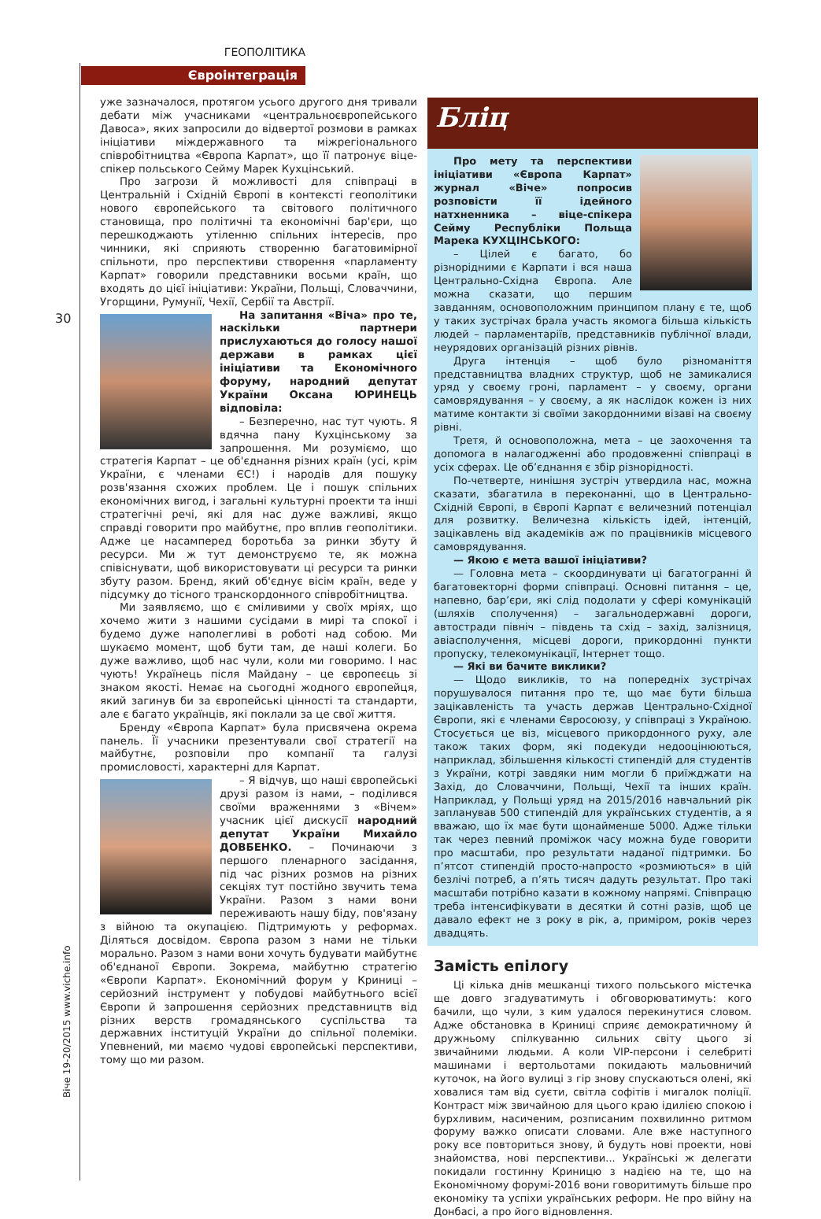ГЕОПОЛІТИКА
Євроінтеграція
30
уже зазначалося, протягом усього другого дня тривали дебати між учасниками «центральноєвропейського Давоса», яких запросили до відвертої розмови в рамках ініціативи міждержавного та міжрегіонального співробітництва «Європа Карпат», що її патронує віце-спікер польського Сейму Марек Кухцінський.
Про загрози й можливості для співпраці в Центральній і Східній Європі в контексті геополітики нового європейського та світового політичного становища, про політичні та економічні бар'єри, що перешкоджають утіленню спільних інтересів, про чинники, які сприяють створенню багатовимірної спільноти, про перспективи створення «парламенту Карпат» говорили представники восьми країн, що входять до цієї ініціативи: України, Польщі, Словаччини, Угорщини, Румунії, Чехії, Сербії та Австрії.
На запитання «Віча» про те, наскільки партнери прислухаються до голосу нашої держави в рамках цієї ініціативи та Економічного форуму, народний депутат України Оксана ЮРИНЕЦЬ відповіла:
– Безперечно, нас тут чують. Я вдячна пану Кухцінському за запрошення. Ми розуміємо, що стратегія Карпат – це об'єднання різних країн (усі, крім України, є членами ЄС!) і народів для пошуку розв'язання схожих проблем. Це і пошук спільних економічних вигод, і загальні культурні проекти та інші стратегічні речі, які для нас дуже важливі, якщо справді говорити про майбутнє, про вплив геополітики. Адже це насамперед боротьба за ринки збуту й ресурси. Ми ж тут демонструємо те, як можна співіснувати, щоб використовувати ці ресурси та ринки збуту разом. Бренд, який об'єднує вісім країн, веде у підсумку до тісного транскордонного співробітництва.
Ми заявляємо, що є сміливими у своїх мріях, що хочемо жити з нашими сусідами в мирі та спокої і будемо дуже наполегливі в роботі над собою. Ми шукаємо момент, щоб бути там, де наші колеги. Бо дуже важливо, щоб нас чули, коли ми говоримо. І нас чують! Українець після Майдану – це європеєць зі знаком якості. Немає на сьогодні жодного європейця, який загинув би за європейські цінності та стандарти, але є багато українців, які поклали за це свої життя.
Бренду «Європа Карпат» була присвячена окрема панель. Її учасники презентували свої стратегії на майбутнє, розповіли про компанії та галузі промисловості, характерні для Карпат.
– Я відчув, що наші європейські друзі разом із нами, – поділився своїми враженнями з «Вічем» учасник цієї дискусії народний депутат України Михайло ДОВБЕНКО. – Починаючи з першого пленарного засідання, під час різних розмов на різних секціях тут постійно звучить тема України. Разом з нами вони переживають нашу біду, пов'язану з війною та окупацією. Підтримують у реформах. Діляться досвідом. Європа разом з нами не тільки морально. Разом з нами вони хочуть будувати майбутнє об'єднаної Європи. Зокрема, майбутню стратегію «Європи Карпат». Економічний форум у Криниці – серйозний інструмент у побудові майбутнього всієї Європи й запрошення серйозних представництв від різних верств громадянського суспільства та державних інституцій України до спільної полеміки. Упевнений, ми маємо чудові європейські перспективи, тому що ми разом.
Бліц
Про мету та перспективи ініціативи «Європа Карпат» журнал «Віче» попросив розповісти її ідейного натхненника – віце-спікера Сейму Республіки Польща Марека КУХЦІНСЬКОГО:
– Цілей є багато, бо різнорідними є Карпати і вся наша Центрально-Східна Європа. Але можна сказати, що першим завданням, основоположним принципом плану є те, щоб у таких зустрічах брала участь якомога більша кількість людей – парламентаріїв, представників публічної влади, неурядових організацій різних рівнів.
Друга інтенція – щоб було різноманіття представництва владних структур, щоб не замикалися уряд у своєму гроні, парламент – у своєму, органи самоврядування – у своєму, а як наслідок кожен із них матиме контакти зі своїми закордонними візаві на своєму рівні.
Третя, й основоположна, мета – це заохочення та допомога в налагодженні або продовженні співпраці в усіх сферах. Це об’єднання є збір різнорідності.
По-четверте, нинішня зустріч утвердила нас, можна сказати, збагатила в переконанні, що в Центрально-Східній Європі, в Європі Карпат є величезний потенціал для розвитку. Величезна кількість ідей, інтенцій, зацікавлень від академіків аж по працівників місцевого самоврядування.
— Якою є мета вашої ініціативи?
— Головна мета – скоординувати ці багатогранні й багатовекторні форми співпраці. Основні питання – це, напевно, бар’єри, які слід подолати у сфері комунікацій (шляхів сполучення) – загальнодержавні дороги, автостради північ – південь та схід – захід, залізниця, авіасполучення, місцеві дороги, прикордонні пункти пропуску, телекомунікації, Інтернет тощо.
— Які ви бачите виклики?
— Щодо викликів, то на попередніх зустрічах порушувалося питання про те, що має бути більша зацікавленість та участь держав Центрально-Східної Європи, які є членами Євросоюзу, у співпраці з Україною. Стосується це віз, місцевого прикордонного руху, але також таких форм, які подекуди недооцінюються, наприклад, збільшення кількості стипендій для студентів з України, котрі завдяки ним могли б приїжджати на Захід, до Словаччини, Польщі, Чехії та інших країн. Наприклад, у Польщі уряд на 2015/2016 навчальний рік запланував 500 стипендій для українських студентів, а я вважаю, що їх має бути щонайменше 5000. Адже тільки так через певний проміжок часу можна буде говорити про масштаби, про результати наданої підтримки. Бо п’ятсот стипендій просто-напросто «розмиються» в цій безлічі потреб, а п’ять тисяч дадуть результат. Про такі масштаби потрібно казати в кожному напрямі. Співпрацю треба інтенсифікувати в десятки й сотні разів, щоб це давало ефект не з року в рік, а, приміром, років через двадцять.
Замість епілогу
Ці кілька днів мешканці тихого польського містечка ще довго згадуватимуть і обговорюватимуть: кого бачили, що чули, з ким удалося перекинутися словом. Адже обстановка в Криниці сприяє демократичному й дружньому спілкуванню сильних світу цього зі звичайними людьми. А коли VIP-персони і селебриті машинами і вертольотами покидають мальовничий куточок, на його вулиці з гір знову спускаються олені, які ховалися там від суєти, світла софітів і мигалок поліції. Контраст між звичайною для цього краю ідилією спокою і бурхливим, насиченим, розписаним похвилинно ритмом форуму важко описати словами. Але вже наступного року все повториться знову, й будуть нові проекти, нові знайомства, нові перспективи... Українські ж делегати покидали гостинну Криницю з надією на те, що на Економічному форумі-2016 вони говоритимуть більше про економіку та успіхи українських реформ. Не про війну на Донбасі, а про його відновлення.
Віче 19-20/2015 www.viche.info